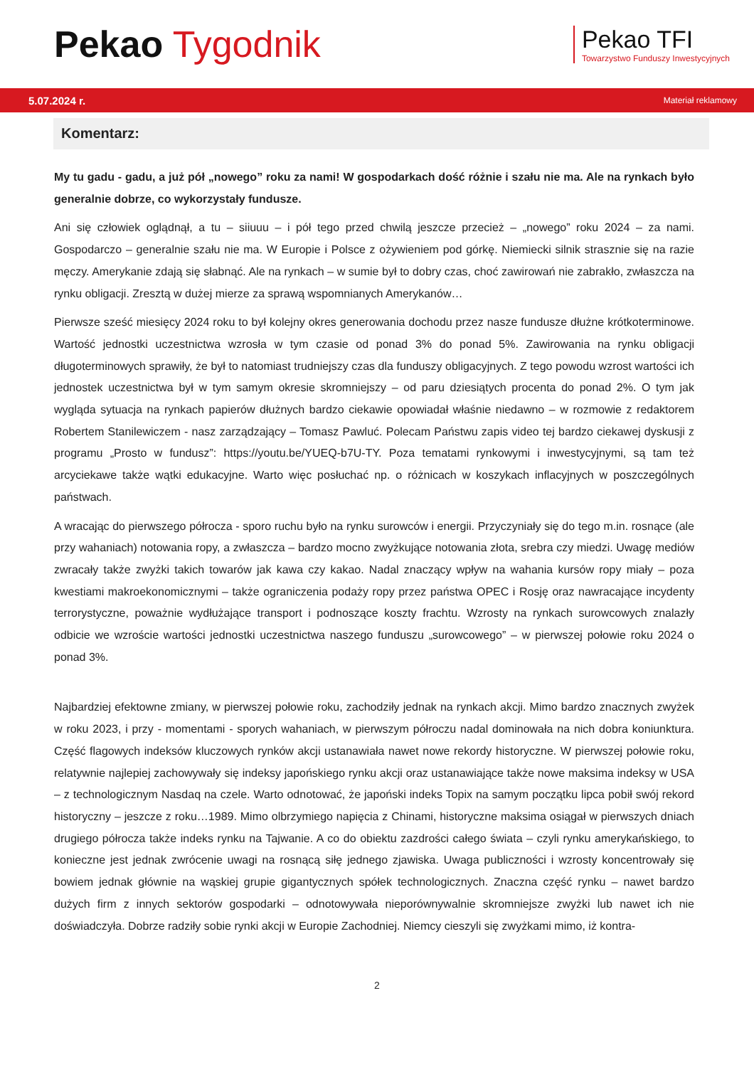Pekao Tygodnik
Pekao TFI
Towarzystwo Funduszy Inwestycyjnych
5.07.2024 r. Materiał reklamowy
Komentarz:
My tu gadu - gadu, a już pół „nowego” roku za nami! W gospodarkach dość różnie i szału nie ma. Ale na rynkach było generalnie dobrze, co wykorzystały fundusze.
Ani się człowiek oglądnął, a tu – siiuuu – i pół tego przed chwilą jeszcze przecież – „nowego” roku 2024 – za nami. Gospodarczo – generalnie szału nie ma. W Europie i Polsce z ożywieniem pod górkę. Niemiecki silnik strasznie się na razie męczy. Amerykanie zdają się słabnąć. Ale na rynkach – w sumie był to dobry czas, choć zawirowań nie zabrakło, zwłaszcza na rynku obligacji. Zresztą w dużej mierze za sprawą wspomnianych Amerykanów…
Pierwsze sześć miesięcy 2024 roku to był kolejny okres generowania dochodu przez nasze fundusze dłużne krótkoterminowe. Wartość jednostki uczestnictwa wzrosła w tym czasie od ponad 3% do ponad 5%. Zawirowania na rynku obligacji długoterminowych sprawiły, że był to natomiast trudniejszy czas dla funduszy obligacyjnych. Z tego powodu wzrost wartości ich jednostek uczestnictwa był w tym samym okresie skromniejszy – od paru dziesiątych procenta do ponad 2%. O tym jak wygląda sytuacja na rynkach papierów dłużnych bardzo ciekawie opowiadał właśnie niedawno – w rozmowie z redaktorem Robertem Stanilewiczem - nasz zarządzający – Tomasz Pawluć. Polecam Państwu zapis video tej bardzo ciekawej dyskusji z programu „Prosto w fundusz”: https://youtu.be/YUEQ-b7U-TY. Poza tematami rynkowymi i inwestycyjnymi, są tam też arcyciekawe także wątki edukacyjne. Warto więc posłuchać np. o różnicach w koszykach inflacyjnych w poszczególnych państwach.
A wracając do pierwszego półrocza - sporo ruchu było na rynku surowców i energii. Przyczyniały się do tego m.in. rosnące (ale przy wahaniach) notowania ropy, a zwłaszcza – bardzo mocno zwyżkujące notowania złota, srebra czy miedzi. Uwagę mediów zwracały także zwyżki takich towarów jak kawa czy kakao. Nadal znaczący wpływ na wahania kursów ropy miały – poza kwestiami makroekonomicznymi – także ograniczenia podaży ropy przez państwa OPEC i Rosję oraz nawracające incydenty terrorystyczne, poważnie wydłużające transport i podnoszące koszty frachtu. Wzrosty na rynkach surowcowych znalazły odbicie we wzroście wartości jednostki uczestnictwa naszego funduszu „surowcowego” – w pierwszej połowie roku 2024 o ponad 3%.
Najbardziej efektowne zmiany, w pierwszej połowie roku, zachodziły jednak na rynkach akcji. Mimo bardzo znacznych zwyżek w roku 2023, i przy - momentami - sporych wahaniach, w pierwszym półroczu nadal dominowała na nich dobra koniunktura. Część flagowych indeksów kluczowych rynków akcji ustanawiała nawet nowe rekordy historyczne. W pierwszej połowie roku, relatywnie najlepiej zachowywały się indeksy japońskiego rynku akcji oraz ustanawiające także nowe maksima indeksy w USA – z technologicznym Nasdaq na czele. Warto odnotować, że japoński indeks Topix na samym początku lipca pobił swój rekord historyczny – jeszcze z roku…1989. Mimo olbrzymiego napięcia z Chinami, historyczne maksima osiągał w pierwszych dniach drugiego półrocza także indeks rynku na Tajwanie. A co do obiektu zazdrości całego świata – czyli rynku amerykańskiego, to konieczne jest jednak zwrócenie uwagi na rosnącą siłę jednego zjawiska. Uwaga publiczności i wzrosty koncentrowały się bowiem jednak głównie na wąskiej grupie gigantycznych spółek technologicznych. Znaczna część rynku – nawet bardzo dużych firm z innych sektorów gospodarki – odnotowywała nieporównywalnie skromniejsze zwyżki lub nawet ich nie doświadczyła. Dobrze radziły sobie rynki akcji w Europie Zachodniej. Niemcy cieszyli się zwyżkami mimo, iż kontra-
2